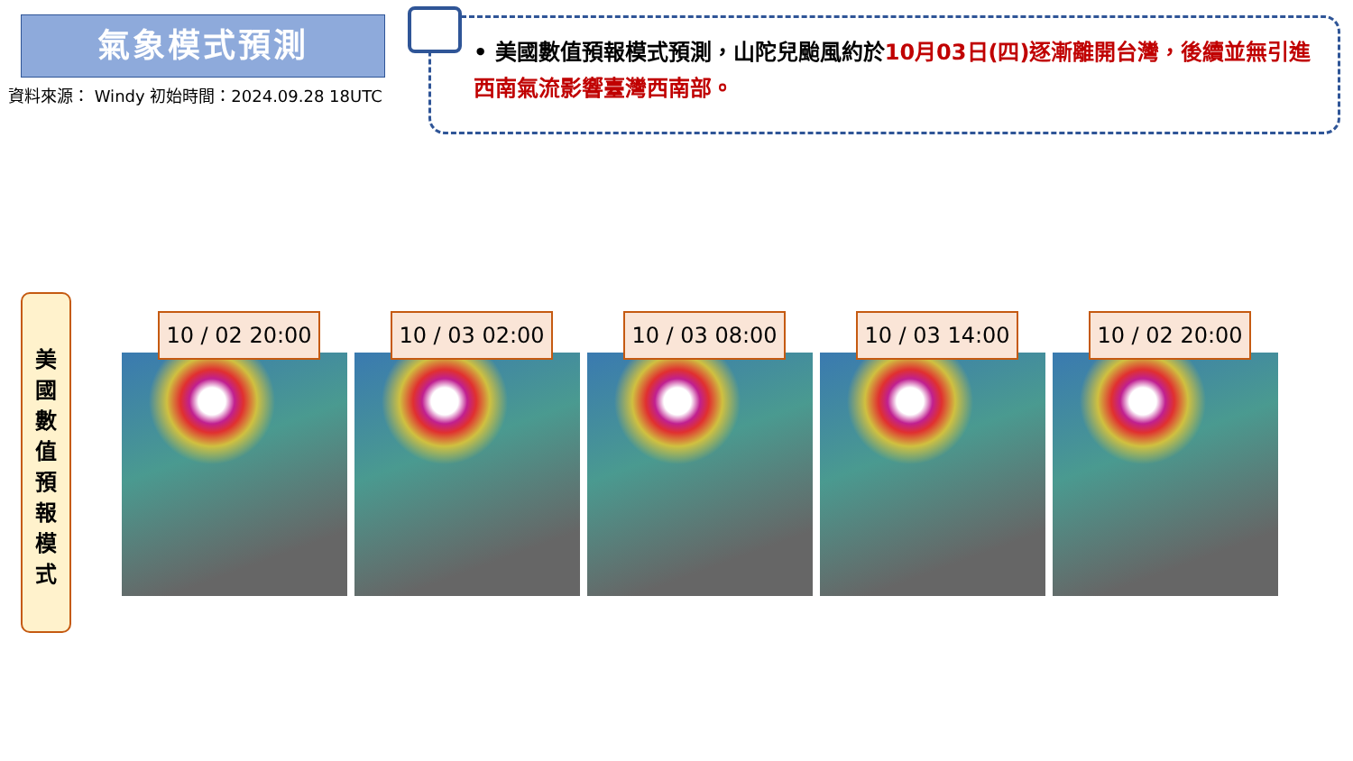氣象模式預測
資料來源： Windy 初始時間：2024.09.28 18UTC
• 美國數值預報模式預測，山陀兒颱風約於10月03日(四)逐漸離開台灣，後續並無引進西南氣流影響臺灣西南部。
美
國
數
值
預
報
模
式
10 / 02 20:00 10 / 03 02:00 10 / 03 08:00 10 / 03 14:00 10 / 02 20:00